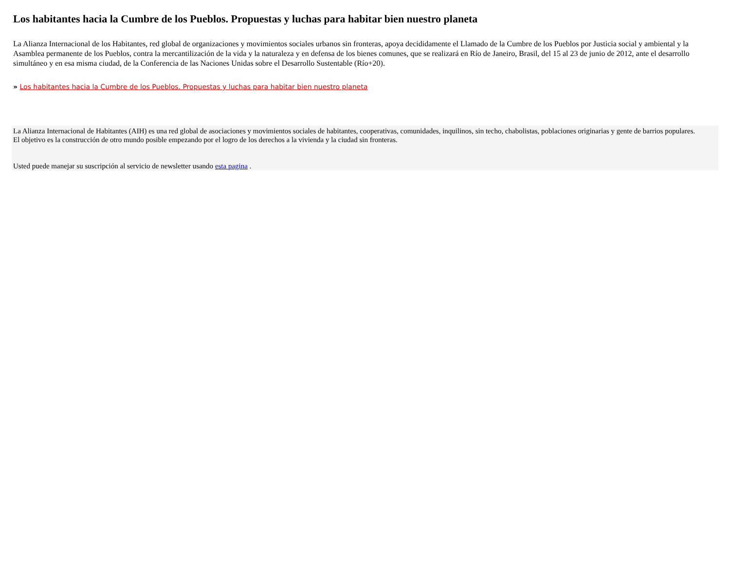Los habitantes hacia la Cumbre de los Pueblos. Propuestas y luchas para habitar bien nuestro planeta
La Alianza Internacional de los Habitantes, red global de organizaciones y movimientos sociales urbanos sin fronteras, apoya decididamente el Llamado de la Cumbre de los Pueblos por Justicia social y ambiental y la Asamblea permanente de los Pueblos, contra la mercantilización de la vida y la naturaleza y en defensa de los bienes comunes, que se realizará en Río de Janeiro, Brasil, del 15 al 23 de junio de 2012, ante el desarrollo simultáneo y en esa misma ciudad, de la Conferencia de las Naciones Unidas sobre el Desarrollo Sustentable (Río+20).
» Los habitantes hacia la Cumbre de los Pueblos. Propuestas y luchas para habitar bien nuestro planeta
La Alianza Internacional de Habitantes (AIH) es una red global de asociaciones y movimientos sociales de habitantes, cooperativas, comunidades, inquilinos, sin techo, chabolistas, poblaciones originarias y gente de barrios populares.
El objetivo es la construcción de otro mundo posible empezando por el logro de los derechos a la vivienda y la ciudad sin fronteras.
Usted puede manejar su suscripción al servicio de newsletter usando esta pagina .